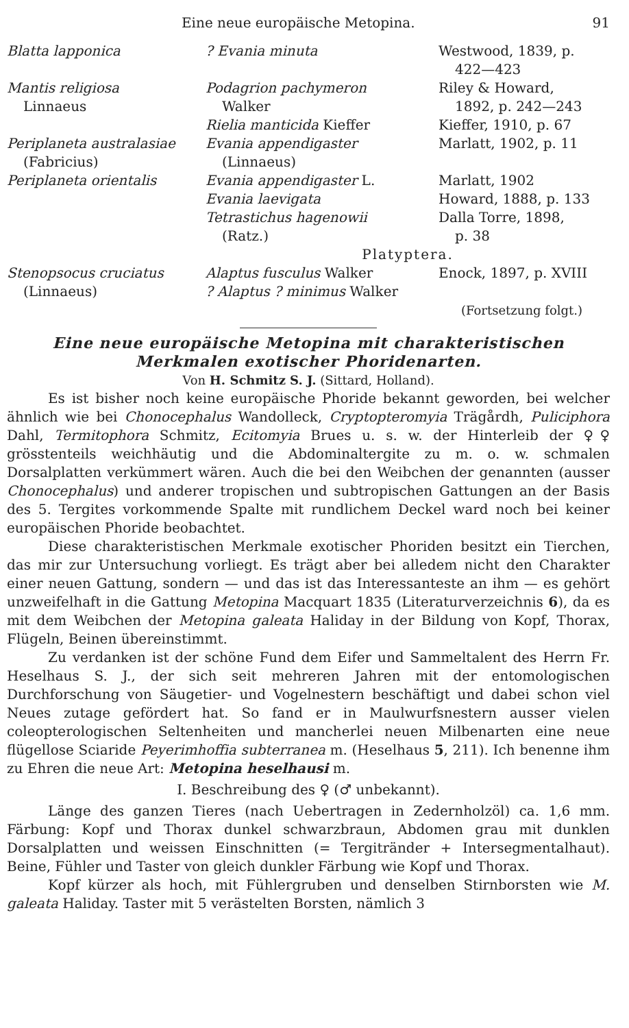Eine neue europäische Metopina. 91
| Blatta lapponica | ? Evania minuta | Westwood, 1839, p. 422—423 |
| Mantis religiosa Linnaeus | Podagrion pachymeron Walker | Riley & Howard, 1892, p. 242—243 |
| | Rielia manticida Kieffer | Kieffer, 1910, p. 67 |
| Periplaneta australasiae (Fabricius) | Evania appendigaster (Linnaeus) | Marlatt, 1902, p. 11 |
| Periplaneta orientalis | Evania appendigaster L. | Marlatt, 1902 |
| | Evania laevigata | Howard, 1888, p. 133 |
| | Tetrastichus hagenowii (Ratz.) | Dalla Torre, 1898, p. 38 |
| | Platyptera. | |
| Stenopsocus cruciatus (Linnaeus) | Alaptus fusculus Walker ? Alaptus ? minimus Walker | Enock, 1897, p. XVIII |
(Fortsetzung folgt.)
Eine neue europäische Metopina mit charakteristischen
Merkmalen exotischer Phoridenarten.
Von H. Schmitz S. J. (Sittard, Holland).
Es ist bisher noch keine europäische Phoride bekannt geworden, bei welcher ähnlich wie bei Chonocephalus Wandolleck, Cryptopteromyia Trägårdh, Puliciphora Dahl, Termitophora Schmitz, Ecitomyia Brues u. s. w. der Hinterleib der ♀♀ grösstenteils weichhäutig und die Abdominaltergite zu m. o. w. schmalen Dorsalplatten verkümmert wären. Auch die bei den Weibchen der genannten (ausser Chonocephalus) und anderer tropischen und subtropischen Gattungen an der Basis des 5. Tergites vorkommende Spalte mit rundlichem Deckel ward noch bei keiner europäischen Phoride beobachtet.
Diese charakteristischen Merkmale exotischer Phoriden besitzt ein Tierchen, das mir zur Untersuchung vorliegt. Es trägt aber bei alledem nicht den Charakter einer neuen Gattung, sondern — und das ist das Interessanteste an ihm — es gehört unzweifelhaft in die Gattung Metopina Macquart 1835 (Literaturverzeichnis 6), da es mit dem Weibchen der Metopina galeata Haliday in der Bildung von Kopf, Thorax, Flügeln, Beinen übereinstimmt.
Zu verdanken ist der schöne Fund dem Eifer und Sammeltalent des Herrn Fr. Heselhaus S. J., der sich seit mehreren Jahren mit der entomologischen Durchforschung von Säugetier- und Vogelnestern beschäftigt und dabei schon viel Neues zutage gefördert hat. So fand er in Maulwurfsnestern ausser vielen coleopterologischen Seltenheiten und mancherlei neuen Milbenarten eine neue flügellose Sciaride Peyerimhoffia subterranea m. (Heselhaus 5, 211). Ich benenne ihm zu Ehren die neue Art: Metopina heselhausi m.
I. Beschreibung des ♀ (♂ unbekannt).
Länge des ganzen Tieres (nach Uebertragen in Zedernholzöl) ca. 1,6 mm. Färbung: Kopf und Thorax dunkel schwarzbraun, Abdomen grau mit dunklen Dorsalplatten und weissen Einschnitten (= Tergitränder + Intersegmentalhaut). Beine, Fühler und Taster von gleich dunkler Färbung wie Kopf und Thorax.
Kopf kürzer als hoch, mit Fühlergruben und denselben Stirnborsten wie M. galeata Haliday. Taster mit 5 verästelten Borsten, nämlich 3